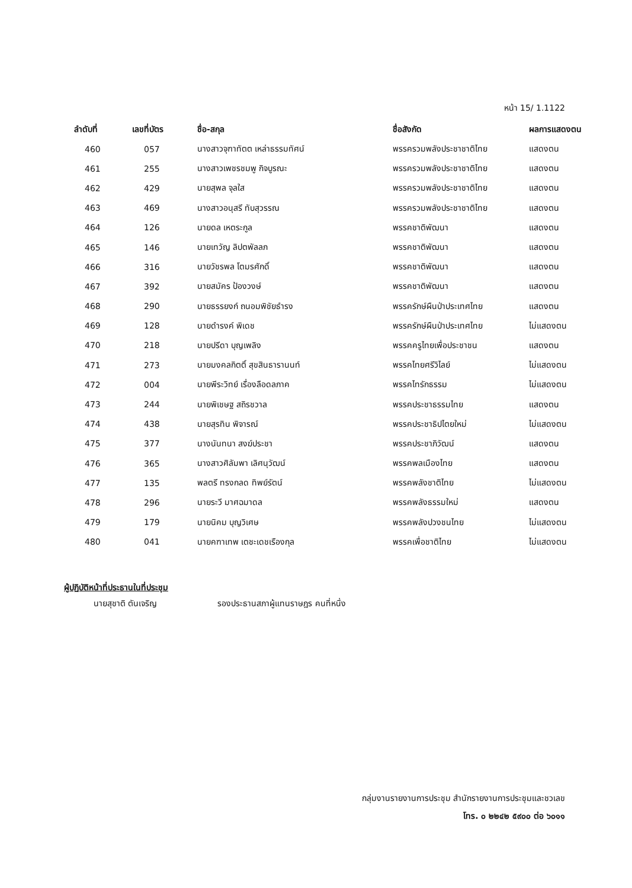หน้า 15/ 1.1122
| ลำดับที่ | เลขที่บัตร | ชื่อ-สกุล | ชื่อสังกัด | ผลการแสดงตน |
| --- | --- | --- | --- | --- |
| 460 | 057 | นางสาวจุฑาทัตต เหล่าธรรมทัศน์ | พรรครวมพลังประชาชาติไทย | แสดงตน |
| 461 | 255 | นางสาวเพชรชมพู กิจบูรณะ | พรรครวมพลังประชาชาติไทย | แสดงตน |
| 462 | 429 | นายสุพล จุลใส | พรรครวมพลังประชาชาติไทย | แสดงตน |
| 463 | 469 | นางสาวอนุสรี ทับสุวรรณ | พรรครวมพลังประชาชาติไทย | แสดงตน |
| 464 | 126 | นายดล เหตระกูล | พรรคชาติพัฒนา | แสดงตน |
| 465 | 146 | นายเทวัญ ลิปตพัลลภ | พรรคชาติพัฒนา | แสดงตน |
| 466 | 316 | นายวัชรพล โตมรศักดิ์ | พรรคชาติพัฒนา | แสดงตน |
| 467 | 392 | นายสมัคร ป้องวงษ์ | พรรคชาติพัฒนา | แสดงตน |
| 468 | 290 | นายธรรยงก์ ถนอมพิชัยธำรง | พรรครักษ์ผืนป่าประเทศไทย | แสดงตน |
| 469 | 128 | นายดำรงค์ พิเดช | พรรครักษ์ผืนป่าประเทศไทย | ไม่แสดงตน |
| 470 | 218 | นายปรีดา บุญเพลิง | พรรคครูไทยเพื่อประชาชน | แสดงตน |
| 471 | 273 | นายมงคลกิตติ์ สุขสินธารานนท์ | พรรคไทยศรีวิไลย์ | ไม่แสดงตน |
| 472 | 004 | นายพีระวิทย์ เรื่องลือดลภาค | พรรคไทรักธรรม | ไม่แสดงตน |
| 473 | 244 | นายพิเชษฐ สถิรชวาล | พรรคประชาธรรมไทย | แสดงตน |
| 474 | 438 | นายสุรทิน พิจารณ์ | พรรคประชาธิปไตยใหม่ | ไม่แสดงตน |
| 475 | 377 | นางนันทนา สงฆ์ประชา | พรรคประชาภิวัฒน์ | แสดงตน |
| 476 | 365 | นางสาวศิลัมพา เลิศนุวัฒน์ | พรรคพลเมืองไทย | แสดงตน |
| 477 | 135 | พลตรี ทรงกลด ทิพย์รัตน์ | พรรคพลังชาติไทย | ไม่แสดงตน |
| 478 | 296 | นายระวี มาศฉมาดล | พรรคพลังธรรมใหม่ | แสดงตน |
| 479 | 179 | นายนิคม บุญวิเศษ | พรรคพลังปวงชนไทย | ไม่แสดงตน |
| 480 | 041 | นายคฑาเทพ เตชะเดชเรืองกุล | พรรคเพื่อชาติไทย | ไม่แสดงตน |
ผู้ปฏิบัติหน้าที่ประธานในที่ประชุม
นายสุชาติ ตันเจริญ รองประธานสภาผู้แทนราษฎร คนที่หนึ่ง
กลุ่มงานรายงานการประชุม สำนักรายงานการประชุมและชวเลข
โทร. ๐ ๒๒๔๒ ๕๙๐๐ ต่อ ๖๐๑๑